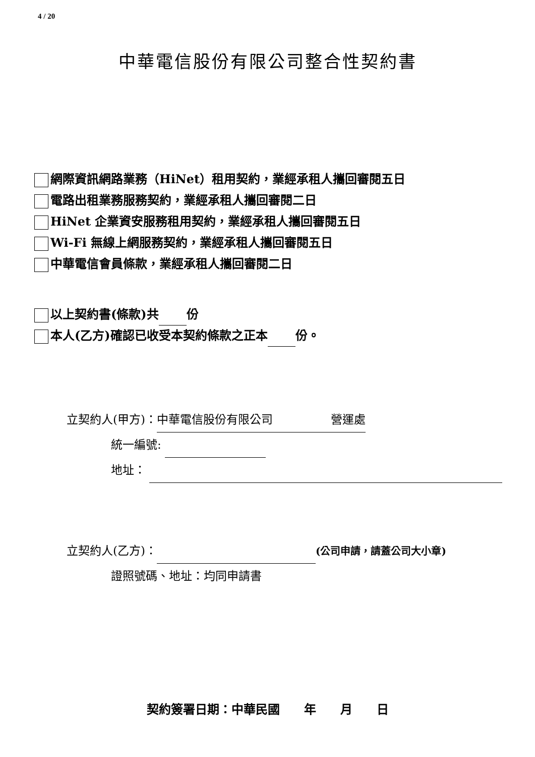4 / 20
中華電信股份有限公司整合性契約書
網際資訊網路業務（HiNet）租用契約，業經承租人攜回審閱五日
電路出租業務服務契約，業經承租人攜回審閱二日
HiNet 企業資安服務租用契約，業經承租人攜回審閱五日
Wi-Fi 無線上網服務契約，業經承租人攜回審閱五日
中華電信會員條款，業經承租人攜回審閱二日
以上契約書(條款)共 份
本人(乙方)確認已收受本契約條款之正本 份。
立契約人(甲方)：中華電信股份有限公司　　　　　營運處
統一編號:
地址：
立契約人(乙方)： (公司申請，請蓋公司大小章)
證照號碼、地址：均同申請書
契約簽署日期：中華民國　　年　　月　　日